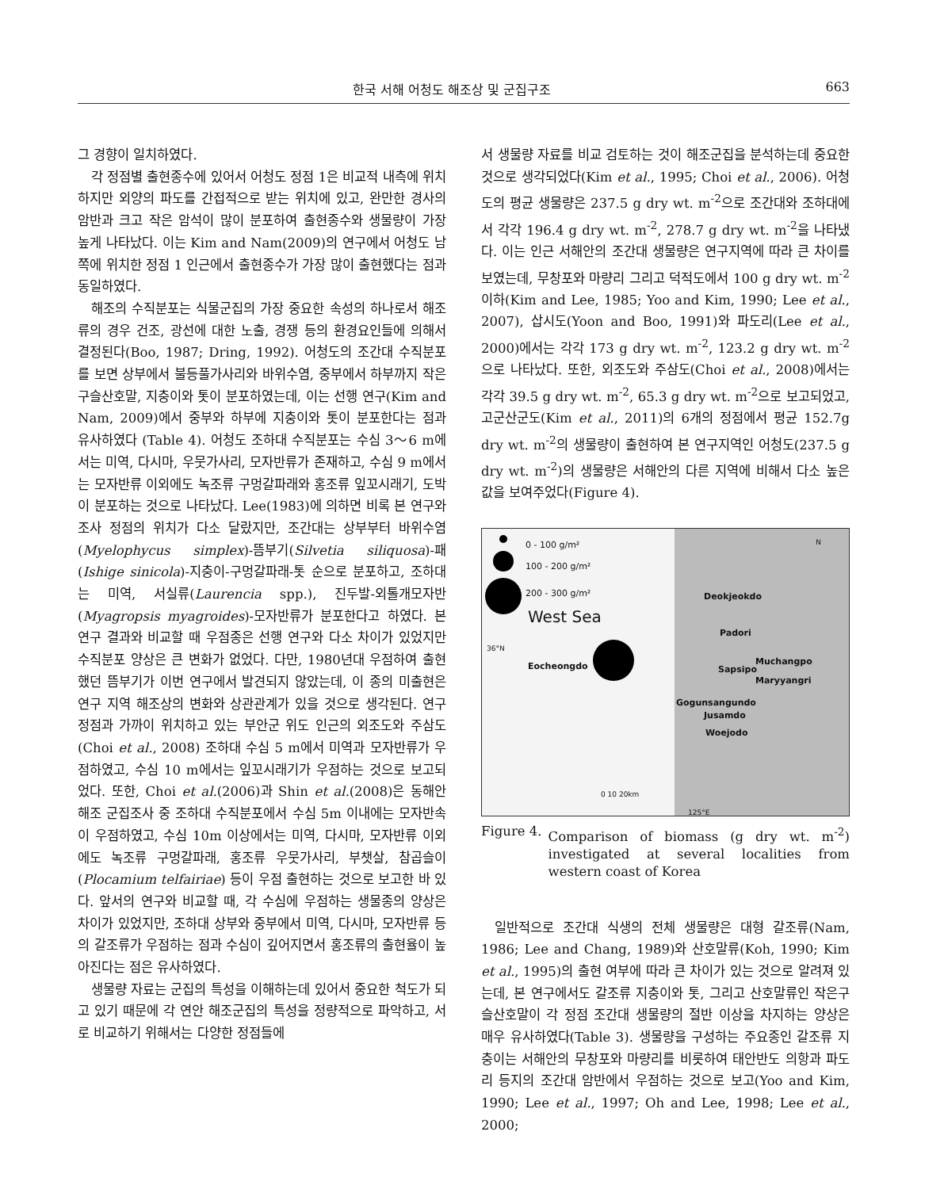한국 서해 어청도 해조상 및 군집구조 663
그 경향이 일치하였다.
각 정점별 출현종수에 있어서 어청도 정점 1은 비교적 내측에 위치하지만 외양의 파도를 간접적으로 받는 위치에 있고, 완만한 경사의 암반과 크고 작은 암석이 많이 분포하여 출현종수와 생물량이 가장 높게 나타났다. 이는 Kim and Nam(2009)의 연구에서 어청도 남쪽에 위치한 정점 1 인근에서 출현종수가 가장 많이 출현했다는 점과 동일하였다.
해조의 수직분포는 식물군집의 가장 중요한 속성의 하나로서 해조류의 경우 건조, 광선에 대한 노출, 경쟁 등의 환경요인들에 의해서 결정된다(Boo, 1987; Dring, 1992). 어청도의 조간대 수직분포를 보면 상부에서 불등풀가사리와 바위수염, 중부에서 하부까지 작은구슬산호말, 지충이와 톳이 분포하였는데, 이는 선행 연구(Kim and Nam, 2009)에서 중부와 하부에 지충이와 톳이 분포한다는 점과 유사하였다 (Table 4). 어청도 조하대 수직분포는 수심 3～6 m에서는 미역, 다시마, 우뭇가사리, 모자반류가 존재하고, 수심 9 m에서는 모자반류 이외에도 녹조류 구멍갈파래와 홍조류 잎꼬시래기, 도박이 분포하는 것으로 나타났다. Lee(1983)에 의하면 비록 본 연구와 조사 정점의 위치가 다소 달랐지만, 조간대는 상부부터 바위수염(Myelophycus simplex)-뜸부기(Silvetia siliquosa)-패(Ishige sinicola)-지충이-구멍갈파래-톳 순으로 분포하고, 조하대는 미역, 서실류(Laurencia spp.), 진두발-외톨개모자반(Myagropsis myagroides)-모자반류가 분포한다고 하였다. 본 연구 결과와 비교할 때 우점종은 선행 연구와 다소 차이가 있었지만 수직분포 양상은 큰 변화가 없었다. 다만, 1980년대 우점하여 출현했던 뜸부기가 이번 연구에서 발견되지 않았는데, 이 종의 미출현은 연구 지역 해조상의 변화와 상관관계가 있을 것으로 생각된다. 연구 정점과 가까이 위치하고 있는 부안군 위도 인근의 외조도와 주삼도(Choi et al., 2008) 조하대 수심 5 m에서 미역과 모자반류가 우점하였고, 수심 10 m에서는 잎꼬시래기가 우점하는 것으로 보고되었다. 또한, Choi et al.(2006)과 Shin et al.(2008)은 동해안 해조 군집조사 중 조하대 수직분포에서 수심 5m 이내에는 모자반속이 우점하였고, 수심 10m 이상에서는 미역, 다시마, 모자반류 이외에도 녹조류 구멍갈파래, 홍조류 우뭇가사리, 부챗살, 참곱슬이(Plocamium telfairiae) 등이 우점 출현하는 것으로 보고한 바 있다. 앞서의 연구와 비교할 때, 각 수심에 우점하는 생물종의 양상은 차이가 있었지만, 조하대 상부와 중부에서 미역, 다시마, 모자반류 등의 갈조류가 우점하는 점과 수심이 깊어지면서 홍조류의 출현율이 높아진다는 점은 유사하였다.
생물량 자료는 군집의 특성을 이해하는데 있어서 중요한 척도가 되고 있기 때문에 각 연안 해조군집의 특성을 정량적으로 파악하고, 서로 비교하기 위해서는 다양한 정점들에
서 생물량 자료를 비교 검토하는 것이 해조군집을 분석하는데 중요한 것으로 생각되었다(Kim et al., 1995; Choi et al., 2006). 어청도의 평균 생물량은 237.5 g dry wt. m<sup>-2</sup>으로 조간대와 조하대에서 각각 196.4 g dry wt. m<sup>-2</sup>, 278.7 g dry wt. m<sup>-2</sup>을 나타냈다. 이는 인근 서해안의 조간대 생물량은 연구지역에 따라 큰 차이를 보였는데, 무창포와 마량리 그리고 덕적도에서 100 g dry wt. m<sup>-2</sup> 이하(Kim and Lee, 1985; Yoo and Kim, 1990; Lee et al., 2007), 삽시도(Yoon and Boo, 1991)와 파도리(Lee et al., 2000)에서는 각각 173 g dry wt. m<sup>-2</sup>, 123.2 g dry wt. m<sup>-2</sup>으로 나타났다. 또한, 외조도와 주삼도(Choi et al., 2008)에서는 각각 39.5 g dry wt. m<sup>-2</sup>, 65.3 g dry wt. m<sup>-2</sup>으로 보고되었고, 고군산군도(Kim et al., 2011)의 6개의 정점에서 평균 152.7g dry wt. m<sup>-2</sup>의 생물량이 출현하여 본 연구지역인 어청도(237.5 g dry wt. m<sup>-2</sup>)의 생물량은 서해안의 다른 지역에 비해서 다소 높은 값을 보여주었다(Figure 4).
0 - 100 g/m²
100 - 200 g/m²
200 - 300 g/m² Deokjeokdo
West Sea
Padori
36°N
Eocheongdo Sapsipo
Muchangpo
Maryyangri
Gogunsangundo
Jusamdo
Woejodo
0 10 20km
125°E
N
Figure 4. Comparison of biomass (g dry wt. m<sup>-2</sup>) investigated at several localities from western coast of Korea
일반적으로 조간대 식생의 전체 생물량은 대형 갈조류(Nam, 1986; Lee and Chang, 1989)와 산호말류(Koh, 1990; Kim et al., 1995)의 출현 여부에 따라 큰 차이가 있는 것으로 알려져 있는데, 본 연구에서도 갈조류 지충이와 톳, 그리고 산호말류인 작은구슬산호말이 각 정점 조간대 생물량의 절반 이상을 차지하는 양상은 매우 유사하였다(Table 3). 생물량을 구성하는 주요종인 갈조류 지충이는 서해안의 무창포와 마량리를 비롯하여 태안반도 의항과 파도리 등지의 조간대 암반에서 우점하는 것으로 보고(Yoo and Kim, 1990; Lee et al., 1997; Oh and Lee, 1998; Lee et al., 2000;